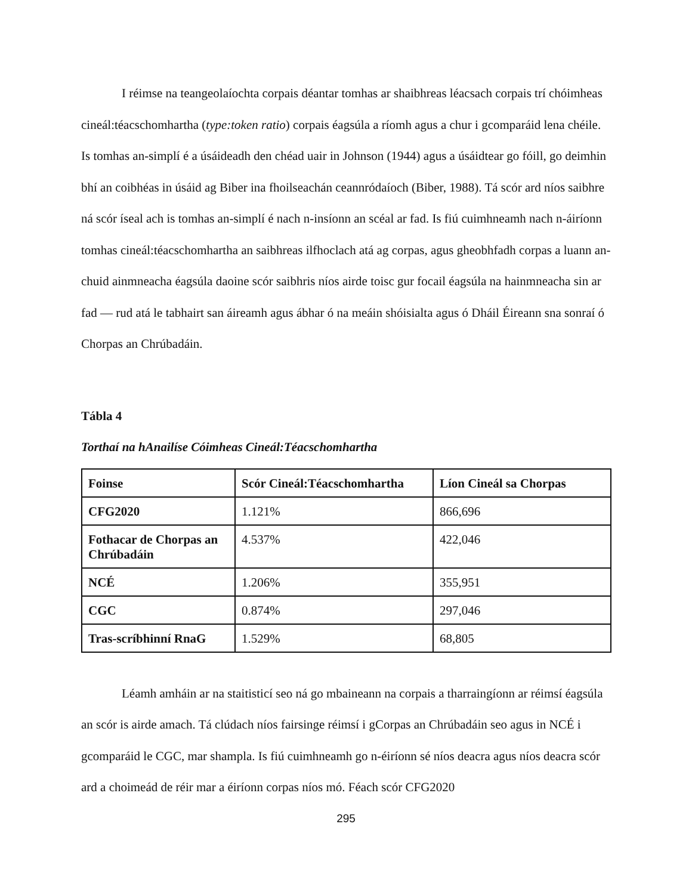I réimse na teangeolaíochta corpais déantar tomhas ar shaibhreas léacsach corpais trí chóimheas cineál:téacschomhartha (type:token ratio) corpais éagsúla a ríomh agus a chur i gcomparáid lena chéile. Is tomhas an-simplí é a úsáideadh den chéad uair in Johnson (1944) agus a úsáidtear go fóill, go deimhin bhí an coibhéas in úsáid ag Biber ina fhoilseachán ceannródaíoch (Biber, 1988). Tá scór ard níos saibhre ná scór íseal ach is tomhas an-simplí é nach n-insíonn an scéal ar fad. Is fiú cuimhneamh nach n-áiríonn tomhas cineál:téacschomhartha an saibhreas ilfhoclach atá ag corpas, agus gheobhfadh corpas a luann an-chuid ainmneacha éagsúla daoine scór saibhris níos airde toisc gur focail éagsúla na hainmneacha sin ar fad — rud atá le tabhairt san áireamh agus ábhar ó na meáin shóisialta agus ó Dháil Éireann sna sonraí ó Chorpas an Chrúbadáin.
Tábla 4
Torthaí na hAnailíse Cóimheas Cineál:Téacschomhartha
| Foinse | Scór Cineál:Téacschomhartha | Líon Cineál sa Chorpas |
| --- | --- | --- |
| CFG2020 | 1.121% | 866,696 |
| Fothacar de Chorpas an Chrúbadáin | 4.537% | 422,046 |
| NCÉ | 1.206% | 355,951 |
| CGC | 0.874% | 297,046 |
| Tras-scríbhinní RnaG | 1.529% | 68,805 |
Léamh amháin ar na staitisticí seo ná go mbaineann na corpais a tharraingíonn ar réimsí éagsúla an scór is airde amach. Tá clúdach níos fairsinge réimsí i gCorpas an Chrúbadáin seo agus in NCÉ i gcomparáid le CGC, mar shampla. Is fiú cuimhneamh go n-éiríonn sé níos deacra agus níos deacra scór ard a choimeád de réir mar a éiríonn corpas níos mó. Féach scór CFG2020
295